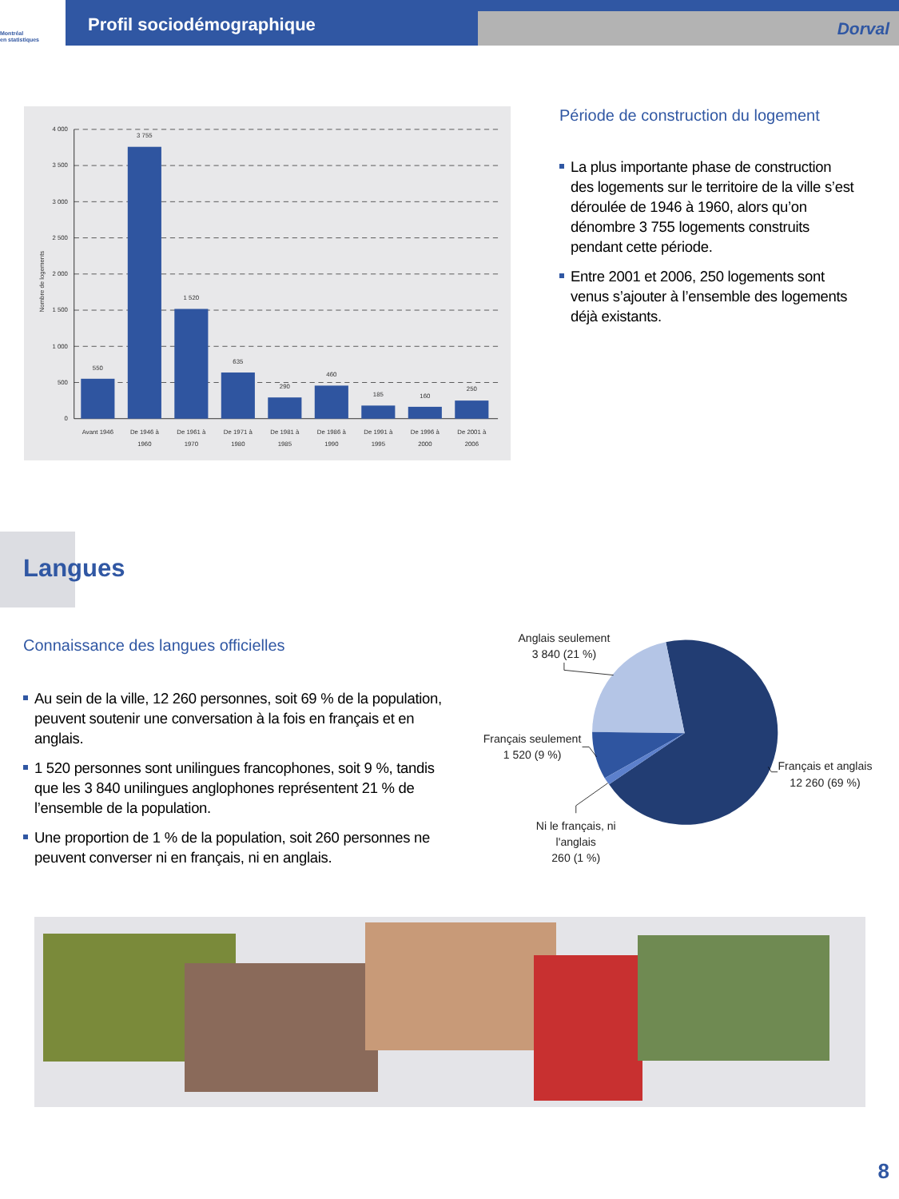Montréal
en statistiques
Profil sociodémographique
Dorval
4 000
3 500
3 000
2 500
2 000
1 500
1 000
500
0
Nombre de logements
550
3 755
1 520
635
290
460
185
160
250
Avant 1946
De 1946 à
1960
De 1961 à
1970
De 1971 à
1980
De 1981 à
1985
De 1986 à
1990
De 1991 à
1995
De 1996 à
2000
De 2001 à
2006
Période de construction du logement
La plus importante phase de construction des logements sur le territoire de la ville s’est déroulée de 1946 à 1960, alors qu’on dénombre 3 755 logements construits pendant cette période.
Entre 2001 et 2006, 250 logements sont venus s’ajouter à l’ensemble des logements déjà existants.
Langues
Connaissance des langues officielles
Au sein de la ville, 12 260 personnes, soit 69 % de la population, peuvent soutenir une conversation à la fois en français et en anglais.
1 520 personnes sont unilingues francophones, soit 9 %, tandis que les 3 840 unilingues anglophones représentent 21 % de l’ensemble de la population.
Une proportion de 1 % de la population, soit 260 personnes ne peuvent converser ni en français, ni en anglais.
Anglais seulement
3 840 (21 %)
Français seulement
1 520 (9 %)
Français et anglais
12 260 (69 %)
Ni le français, ni
l'anglais
260 (1 %)
8